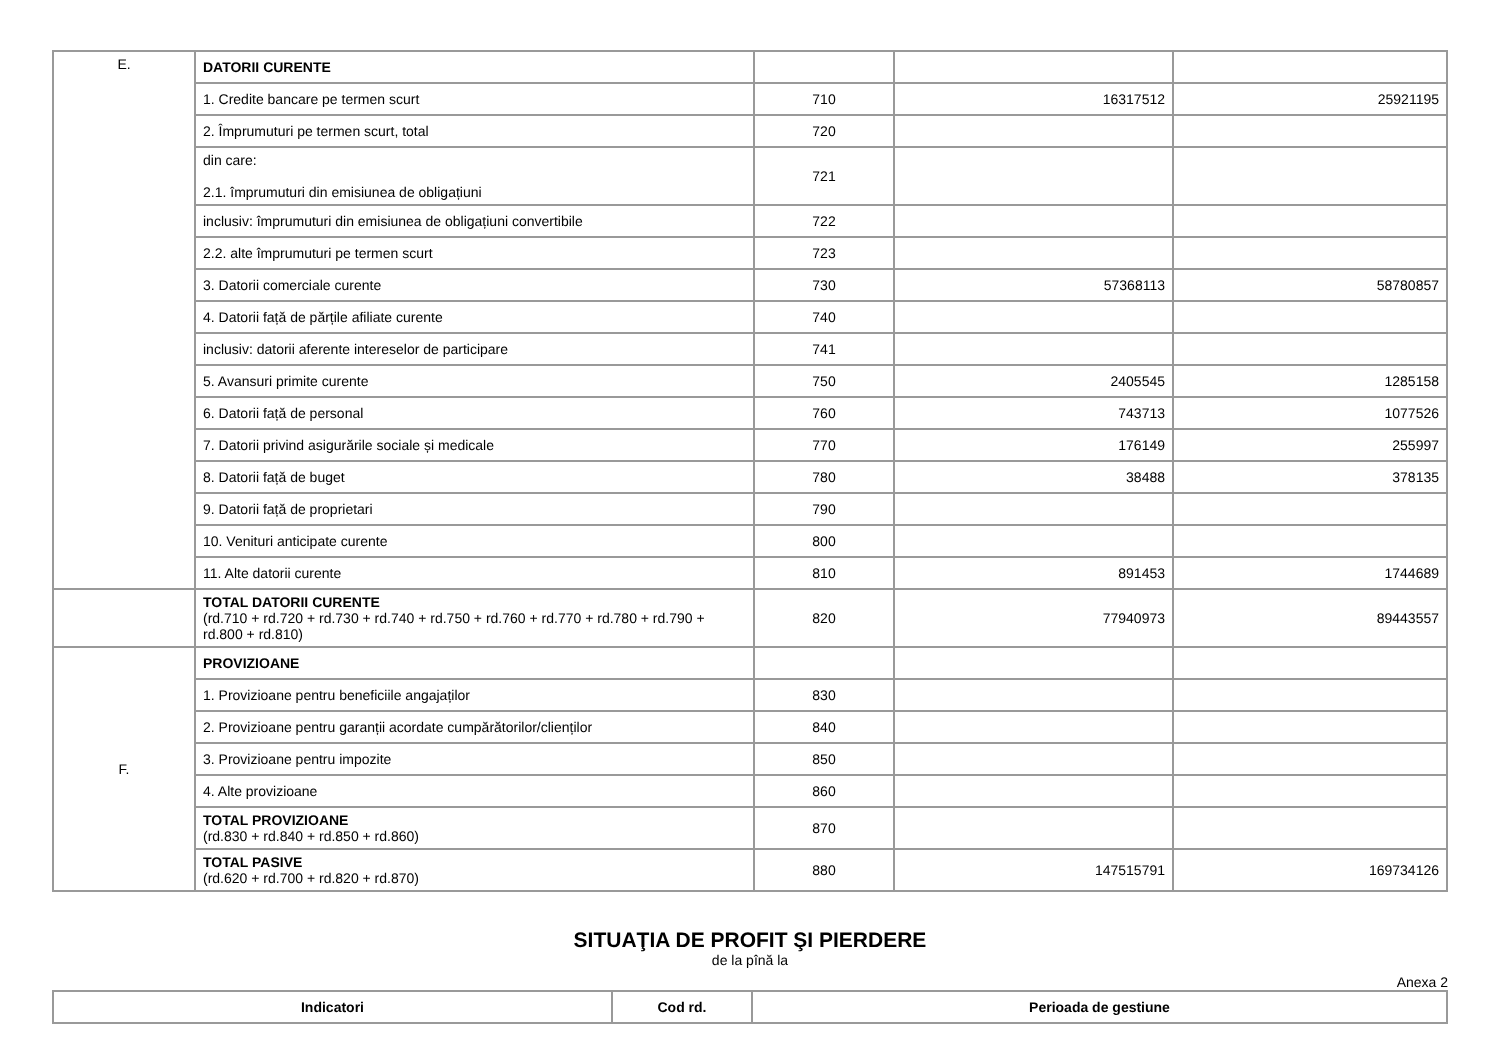| E. | DATORII CURENTE | | | |
| | 1. Credite bancare pe termen scurt | 710 | 16317512 | 25921195 |
| | 2. Împrumuturi pe termen scurt, total | 720 | | |
| | din care: 2.1. împrumuturi din emisiunea de obligațiuni | 721 | | |
| | inclusiv: împrumuturi din emisiunea de obligațiuni convertibile | 722 | | |
| | 2.2. alte împrumuturi pe termen scurt | 723 | | |
| | 3. Datorii comerciale curente | 730 | 57368113 | 58780857 |
| | 4. Datorii față de părțile afiliate curente | 740 | | |
| | inclusiv: datorii aferente intereselor de participare | 741 | | |
| | 5. Avansuri primite curente | 750 | 2405545 | 1285158 |
| | 6. Datorii față de personal | 760 | 743713 | 1077526 |
| | 7. Datorii privind asigurările sociale și medicale | 770 | 176149 | 255997 |
| | 8. Datorii față de buget | 780 | 38488 | 378135 |
| | 9. Datorii față de proprietari | 790 | | |
| | 10. Venituri anticipate curente | 800 | | |
| | 11. Alte datorii curente | 810 | 891453 | 1744689 |
| | TOTAL DATORII CURENTE (rd.710 + rd.720 + rd.730 + rd.740 + rd.750 + rd.760 + rd.770 + rd.780 + rd.790 + rd.800 + rd.810) | 820 | 77940973 | 89443557 |
| F. | PROVIZIOANE | | | |
| | 1. Provizioane pentru beneficiile angajaților | 830 | | |
| | 2. Provizioane pentru garanții acordate cumpărătorilor/clienților | 840 | | |
| | 3. Provizioane pentru impozite | 850 | | |
| | 4. Alte provizioane | 860 | | |
| | TOTAL PROVIZIOANE (rd.830 + rd.840 + rd.850 + rd.860) | 870 | | |
| | TOTAL PASIVE (rd.620 + rd.700 + rd.820 + rd.870) | 880 | 147515791 | 169734126 |
SITUAŢIA DE PROFIT ŞI PIERDERE
de la pînă la
Anexa 2
| Indicatori | Cod rd. | Perioada de gestiune |
| --- | --- | --- |